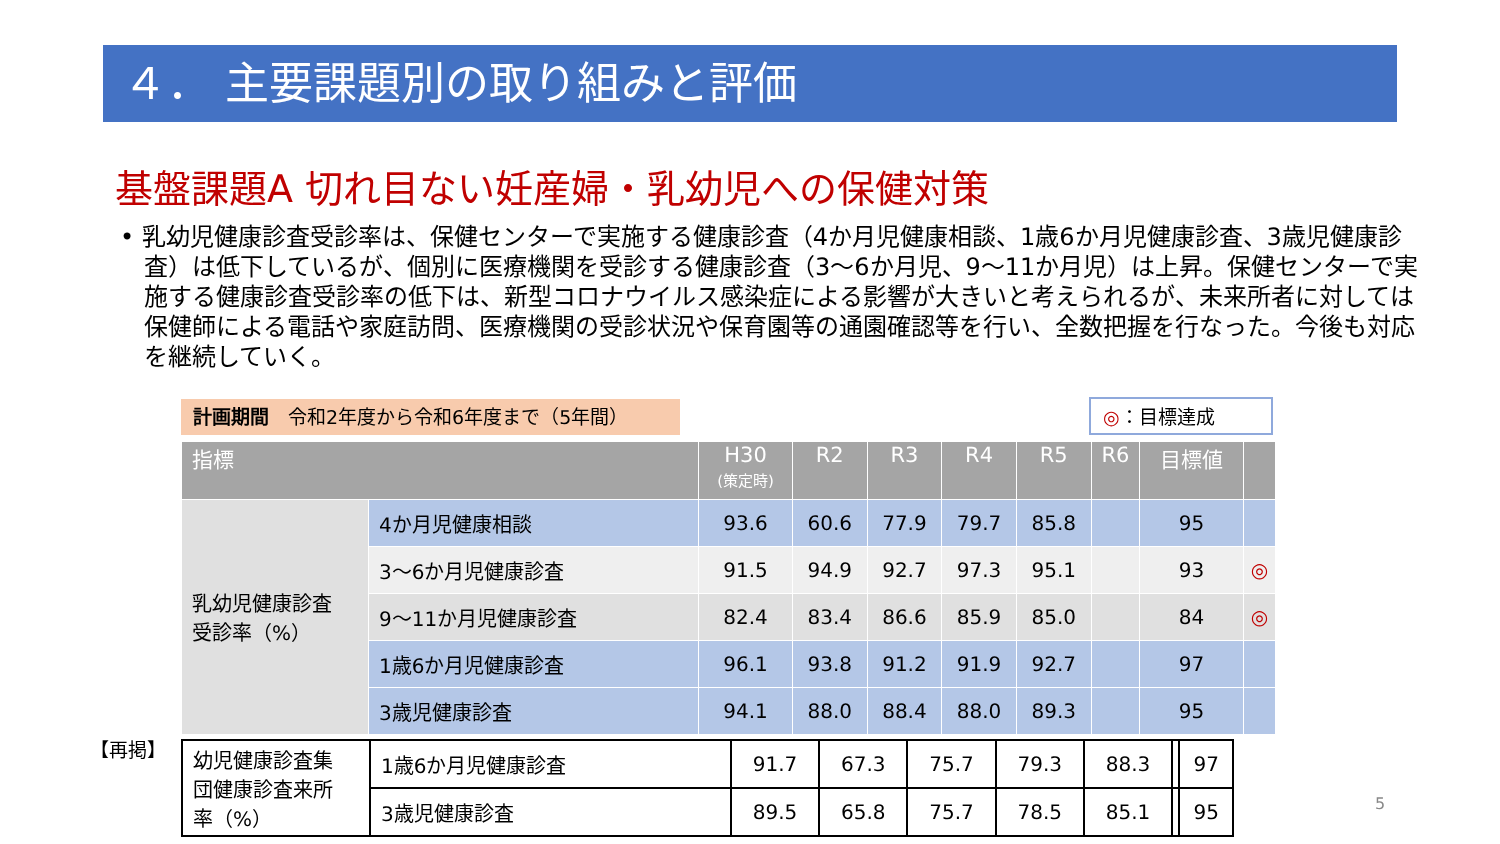４． 主要課題別の取り組みと評価
基盤課題A 切れ目ない妊産婦・乳幼児への保健対策
• 乳幼児健康診査受診率は、保健センターで実施する健康診査（4か月児健康相談、1歳6か月児健康診査、3歳児健康診査）は低下しているが、個別に医療機関を受診する健康診査（3～6か月児、9～11か月児）は上昇。保健センターで実施する健康診査受診率の低下は、新型コロナウイルス感染症による影響が大きいと考えられるが、未来所者に対しては保健師による電話や家庭訪問、医療機関の受診状況や保育園等の通園確認等を行い、全数把握を行なった。今後も対応を継続していく。
計画期間　令和2年度から令和6年度まで（5年間） ◎：目標達成
| 指標 | | H30 (策定時) | R2 | R3 | R4 | R5 | R6 | 目標値 | |
| --- | --- | --- | --- | --- | --- | --- | --- | --- | --- |
| 乳幼児健康診査 受診率（%） | 4か月児健康相談 | 93.6 | 60.6 | 77.9 | 79.7 | 85.8 | | 95 | |
| | 3～6か月児健康診査 | 91.5 | 94.9 | 92.7 | 97.3 | 95.1 | | 93 | ◎ |
| | 9～11か月児健康診査 | 82.4 | 83.4 | 86.6 | 85.9 | 85.0 | | 84 | ◎ |
| | 1歳6か月児健康診査 | 96.1 | 93.8 | 91.2 | 91.9 | 92.7 | | 97 | |
| | 3歳児健康診査 | 94.1 | 88.0 | 88.4 | 88.0 | 89.3 | | 95 | |
【再掲】
| 幼児健康診査集 団健康診査来所 率（%） | 1歳6か月児健康診査 | 91.7 | 67.3 | 75.7 | 79.3 | 88.3 | | 97 |
| | 3歳児健康診査 | 89.5 | 65.8 | 75.7 | 78.5 | 85.1 | | 95 |
5